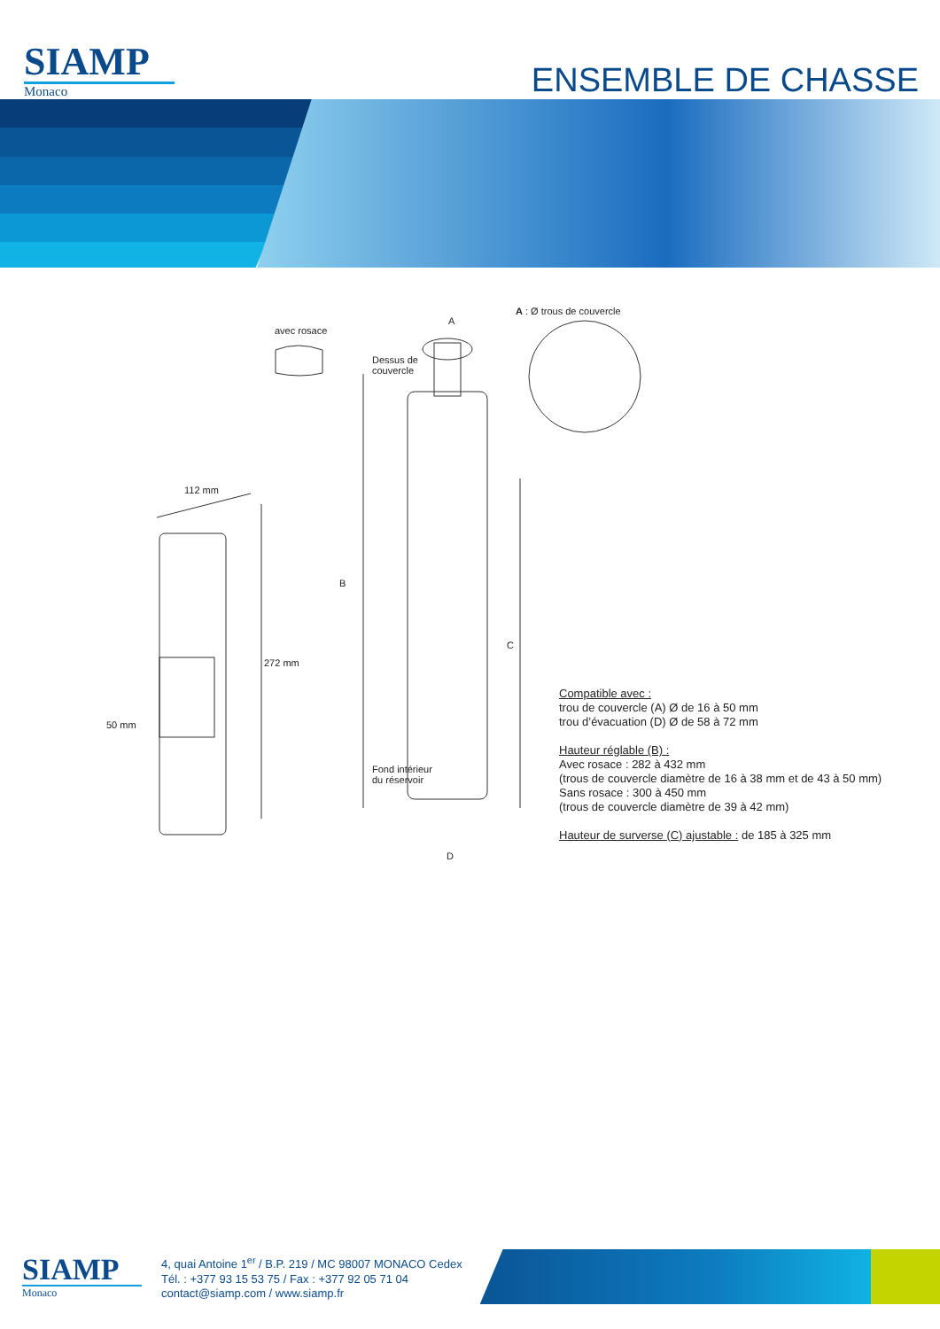SIAMP
Monaco
ENSEMBLE DE CHASSE
avec rosace
A
A : Ø trous de couvercle
Dessus de
couvercle
B
C
112 mm
272 mm
50 mm
Fond intérieur
du réservoir
D
Compatible avec :
trou de couvercle (A) Ø de 16 à 50 mm
trou d’évacuation (D) Ø de 58 à 72 mm
Hauteur réglable (B) :
Avec rosace : 282 à 432 mm
(trous de couvercle diamètre de 16 à 38 mm et de 43 à 50 mm)
Sans rosace : 300 à 450 mm
(trous de couvercle diamètre de 39 à 42 mm)
Hauteur de surverse (C) ajustable : de 185 à 325 mm
SIAMP
Monaco
4, quai Antoine 1<sup>er</sup> / B.P. 219 / MC 98007 MONACO Cedex
Tél. : +377 93 15 53 75 / Fax : +377 92 05 71 04
contact@siamp.com / www.siamp.fr